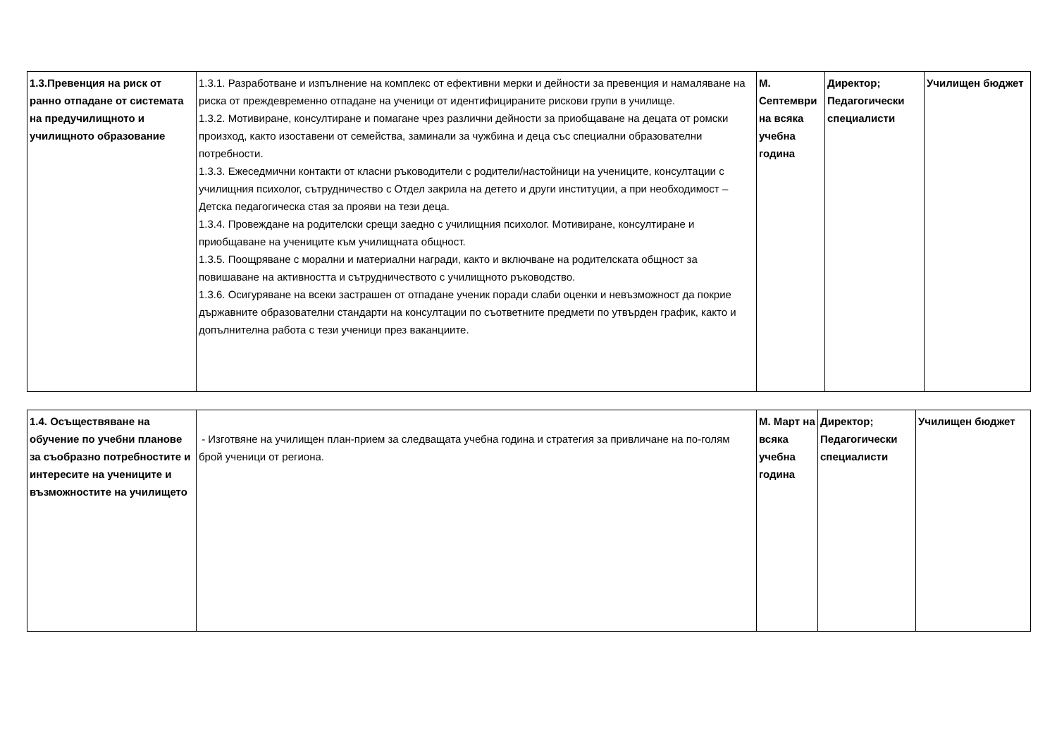| 1.3.Превенция на риск от ранно отпадане от системата на предучилищното и училищното образование | 1.3.1. Разработване и изпълнение на комплекс от ефективни мерки и дейности за превенция и намаляване на риска от преждевременно отпадане на ученици от идентифицираните рискови групи в училище. 1.3.2. Мотивиране, консултиране и помагане чрез различни дейности за приобщаване на децата от ромски произход, както изоставени от семейства, заминали за чужбина и деца със специални образователни потребности. 1.3.3. Ежеседмични контакти от класни ръководители с родители/настойници на учениците, консултации с училищния психолог, сътрудничество с Отдел закрила на детето и други институции, а при необходимост – Детска педагогическа стая за прояви на тези деца. 1.3.4. Провеждане на родителски срещи заедно с училищния психолог. Мотивиране, консултиране и приобщаване на учениците към училищната общност. 1.3.5. Поощряване с морални и материални награди, както и включване на родителската общност за повишаване на активността и сътрудничеството с училищното ръководство. 1.3.6. Осигуряване на всеки застрашен от отпадане ученик поради слаби оценки и невъзможност да покрие държавните образователни стандарти на консултации по съответните предмети по утвърден график, както и допълнителна работа с тези ученици през ваканциите. | М. Септември на всяка учебна година | Директор; Педагогически специалисти | Училищен бюджет |
| 1.4. Осъществяване на обучение по учебни планове за съобразно потребностите и интересите на учениците и възможностите на училището | - Изготвяне на училищен план-прием за следващата учебна година и стратегия за привличане на по-голям брой ученици от региона. | М. Март на всяка учебна година | Директор; Педагогически специалисти | Училищен бюджет |